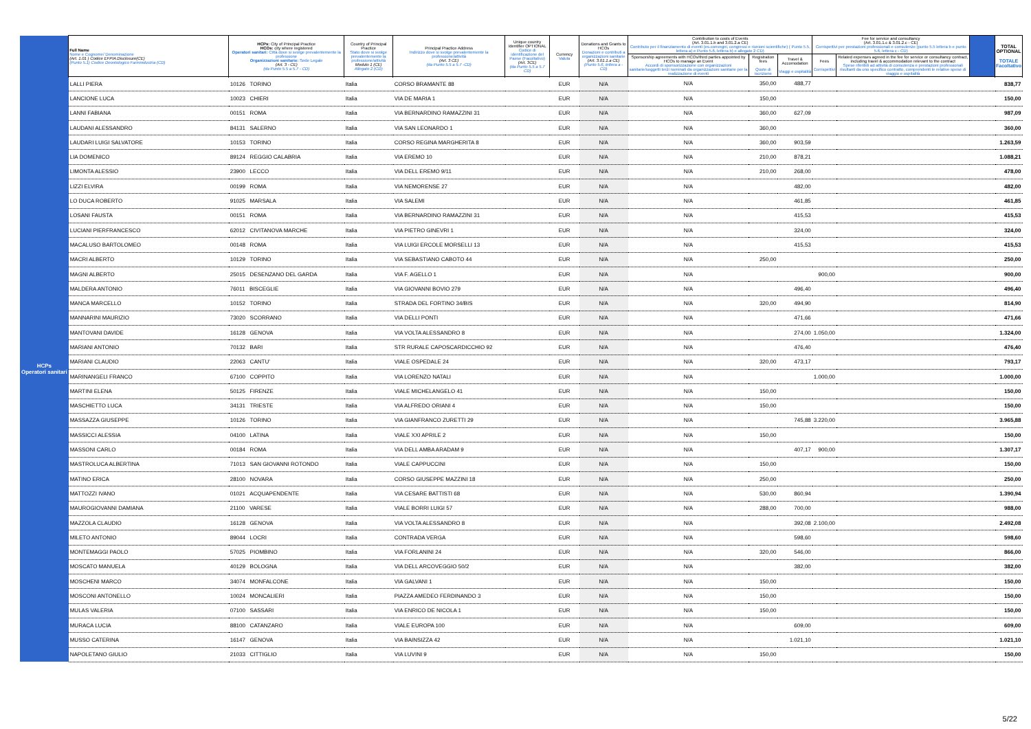| | Full Name Nome e Cognome/ Denominazione (Art. 1.01 ) Codice EFPIA Disclosure(CE) (Punto 5.1) Codice Deontologico Farmindustria (CD) | HCPs: City of Principal Practice HCOs: city where registered Operatori sanitari: Città dove si svolge prevalentemente la professione Organizzazioni sanitarie: Sede Legale (Art. 3 - CE) (da Punto 5.5 a 5.7 - CD) | Country of Principal Practice Stato dove si svolge prevalentemente la professione/attività Modulo 1 (CE) Allegato 2 (CD) | Principal Practice Address Indirizzo dove si svolge prevalentemente la professione/attività (Art. 3 CE) (da Punto 5.5 a 5.7 -CD) | Unique country identifier OPTIONAL Codice di identificazione del Paese (Facoltativo) (Art. 3CE) (da Punto 5.5 a 5.7 CD) | Currency Valuta | Donations and Grants to HCOs Donazioni e contributi a organizzazioni sanitarie (Art. 3.01.1.a CE) (Punto 5.6, lettera a - CD) | Contribution to costs of Events (Art. 3.01.1.b and 3.01.2.a CE) Contributo per il finanziamento di eventi (es.convegni, congressi e riunioni scientifiche) ( Punto 5.5, lettera a) e Punto 5.6, lettera b) e allegato 2 CD) | | | Fee for service and consultancy (Art. 3.01.1.c & 3.01.2.c - CE) Corrispettivi per prestazioni professionali e consulenze (punto 5.5 lettera b e punto 5.6, lettera c - CD) | | | TOTAL OPTIONAL TOTALE Facoltativo |
| --- | --- | --- | --- | --- | --- | --- | --- | --- | --- | --- | --- | --- | --- | --- |
| | | | | | | | | Sponsorship agreements with HCOs/third parties appointed by HCOs to manage an Event Accordi di sponsorizzazione con organizzazioni sanitarie/soggetti terzi nominati da organizzazioni sanitarie per la realizzazione di eventi | Registration fees Quote di iscrizione | Travel & Accomodation Viaggi e ospitalità | Fees Corrispettivi | Related expenses agreed in the fee for service or consultancy contract, including travel & accommodation relevant to the contract Spese riferibili ad attività di consulenza e prestazioni professionali risultanti da uno specifico contratto, comprendenti le relative spese di viaggio e ospitalità | | |
| HCPs Operatori sanitari | LALLI PIERA | 10126 TORINO | Italia | CORSO BRAMANTE 88 | | EUR | N/A | N/A | 350,00 | 488,77 | | | | 838,77 |
| | LANCIONE LUCA | 10023 CHIERI | Italia | VIA DE MARIA 1 | | EUR | N/A | N/A | 150,00 | | | | | 150,00 |
| | LANNI FABIANA | 00151 ROMA | Italia | VIA BERNARDINO RAMAZZINI 31 | | EUR | N/A | N/A | 360,00 | 627,09 | | | | 987,09 |
| | LAUDANI ALESSANDRO | 84131 SALERNO | Italia | VIA SAN LEONARDO 1 | | EUR | N/A | N/A | 360,00 | | | | | 360,00 |
| | LAUDARI LUIGI SALVATORE | 10153 TORINO | Italia | CORSO REGINA MARGHERITA 8 | | EUR | N/A | N/A | 360,00 | 903,59 | | | | 1.263,59 |
| | LIA DOMENICO | 89124 REGGIO CALABRIA | Italia | VIA EREMO 10 | | EUR | N/A | N/A | 210,00 | 878,21 | | | | 1.088,21 |
| | LIMONTA ALESSIO | 23900 LECCO | Italia | VIA DELL EREMO 9/11 | | EUR | N/A | N/A | 210,00 | 268,00 | | | | 478,00 |
| | LIZZI ELVIRA | 00199 ROMA | Italia | VIA NEMORENSE 27 | | EUR | N/A | N/A | | 482,00 | | | | 482,00 |
| | LO DUCA ROBERTO | 91025 MARSALA | Italia | VIA SALEMI | | EUR | N/A | N/A | | 461,85 | | | | 461,85 |
| | LOSANI FAUSTA | 00151 ROMA | Italia | VIA BERNARDINO RAMAZZINI 31 | | EUR | N/A | N/A | | 415,53 | | | | 415,53 |
| | LUCIANI PIERFRANCESCO | 62012 CIVITANOVA MARCHE | Italia | VIA PIETRO GINEVRI 1 | | EUR | N/A | N/A | | 324,00 | | | | 324,00 |
| | MACALUSO BARTOLOMEO | 00148 ROMA | Italia | VIA LUIGI ERCOLE MORSELLI 13 | | EUR | N/A | N/A | | 415,53 | | | | 415,53 |
| | MACRI ALBERTO | 10129 TORINO | Italia | VIA SEBASTIANO CABOTO 44 | | EUR | N/A | N/A | 250,00 | | | | | 250,00 |
| | MAGNI ALBERTO | 25015 DESENZANO DEL GARDA | Italia | VIA F. AGELLO 1 | | EUR | N/A | N/A | | | 900,00 | | | 900,00 |
| | MALDERA ANTONIO | 76011 BISCEGLIE | Italia | VIA GIOVANNI BOVIO 279 | | EUR | N/A | N/A | | 496,40 | | | | 496,40 |
| | MANCA MARCELLO | 10152 TORINO | Italia | STRADA DEL FORTINO 34/BIS | | EUR | N/A | N/A | 320,00 | 494,90 | | | | 814,90 |
| | MANNARINI MAURIZIO | 73020 SCORRANO | Italia | VIA DELLI PONTI | | EUR | N/A | N/A | | 471,66 | | | | 471,66 |
| | MANTOVANI DAVIDE | 16128 GENOVA | Italia | VIA VOLTA ALESSANDRO 8 | | EUR | N/A | N/A | | 274,00 | 1.050,00 | | | 1.324,00 |
| | MARIANI ANTONIO | 70132 BARI | Italia | STR RURALE CAPOSCARDICCHIO 92 | | EUR | N/A | N/A | | 476,40 | | | | 476,40 |
| | MARIANI CLAUDIO | 22063 CANTU' | Italia | VIALE OSPEDALE 24 | | EUR | N/A | N/A | 320,00 | 473,17 | | | | 793,17 |
| | MARINANGELI FRANCO | 67100 COPPITO | Italia | VIA LORENZO NATALI | | EUR | N/A | N/A | | | 1.000,00 | | | 1.000,00 |
| | MARTINI ELENA | 50125 FIRENZE | Italia | VIALE MICHELANGELO 41 | | EUR | N/A | N/A | 150,00 | | | | | 150,00 |
| | MASCHIETTO LUCA | 34131 TRIESTE | Italia | VIA ALFREDO ORIANI 4 | | EUR | N/A | N/A | 150,00 | | | | | 150,00 |
| | MASSAZZA GIUSEPPE | 10126 TORINO | Italia | VIA GIANFRANCO ZURETTI 29 | | EUR | N/A | N/A | | 745,88 | 3.220,00 | | | 3.965,88 |
| | MASSICCI ALESSIA | 04100 LATINA | Italia | VIALE XXI APRILE 2 | | EUR | N/A | N/A | 150,00 | | | | | 150,00 |
| | MASSONI CARLO | 00184 ROMA | Italia | VIA DELL AMBA ARADAM 9 | | EUR | N/A | N/A | | 407,17 | 900,00 | | | 1.307,17 |
| | MASTROLUCA ALBERTINA | 71013 SAN GIOVANNI ROTONDO | Italia | VIALE CAPPUCCINI | | EUR | N/A | N/A | 150,00 | | | | | 150,00 |
| | MATINO ERICA | 28100 NOVARA | Italia | CORSO GIUSEPPE MAZZINI 18 | | EUR | N/A | N/A | 250,00 | | | | | 250,00 |
| | MATTOZZI IVANO | 01021 ACQUAPENDENTE | Italia | VIA CESARE BATTISTI 68 | | EUR | N/A | N/A | 530,00 | 860,94 | | | | 1.390,94 |
| | MAUROGIOVANNI DAMIANA | 21100 VARESE | Italia | VIALE BORRI LUIGI 57 | | EUR | N/A | N/A | 288,00 | 700,00 | | | | 988,00 |
| | MAZZOLA CLAUDIO | 16128 GENOVA | Italia | VIA VOLTA ALESSANDRO 8 | | EUR | N/A | N/A | | 392,08 | 2.100,00 | | | 2.492,08 |
| | MILETO ANTONIO | 89044 LOCRI | Italia | CONTRADA VERGA | | EUR | N/A | N/A | | 598,60 | | | | 598,60 |
| | MONTEMAGGI PAOLO | 57025 PIOMBINO | Italia | VIA FORLANINI 24 | | EUR | N/A | N/A | 320,00 | 546,00 | | | | 866,00 |
| | MOSCATO MANUELA | 40129 BOLOGNA | Italia | VIA DELL ARCOVEGGIO 50/2 | | EUR | N/A | N/A | | 382,00 | | | | 382,00 |
| | MOSCHENI MARCO | 34074 MONFALCONE | Italia | VIA GALVANI 1 | | EUR | N/A | N/A | 150,00 | | | | | 150,00 |
| | MOSCONI ANTONELLO | 10024 MONCALIERI | Italia | PIAZZA AMEDEO FERDINANDO 3 | | EUR | N/A | N/A | 150,00 | | | | | 150,00 |
| | MULAS VALERIA | 07100 SASSARI | Italia | VIA ENRICO DE NICOLA 1 | | EUR | N/A | N/A | 150,00 | | | | | 150,00 |
| | MURACA LUCIA | 88100 CATANZARO | Italia | VIALE EUROPA 100 | | EUR | N/A | N/A | | 609,00 | | | | 609,00 |
| | MUSSO CATERINA | 16147 GENOVA | Italia | VIA BAINSIZZA 42 | | EUR | N/A | N/A | | 1.021,10 | | | | 1.021,10 |
| | NAPOLETANO GIULIO | 21033 CITTIGLIO | Italia | VIA LUVINI 9 | | EUR | N/A | N/A | 150,00 | | | | | 150,00 |
5/22